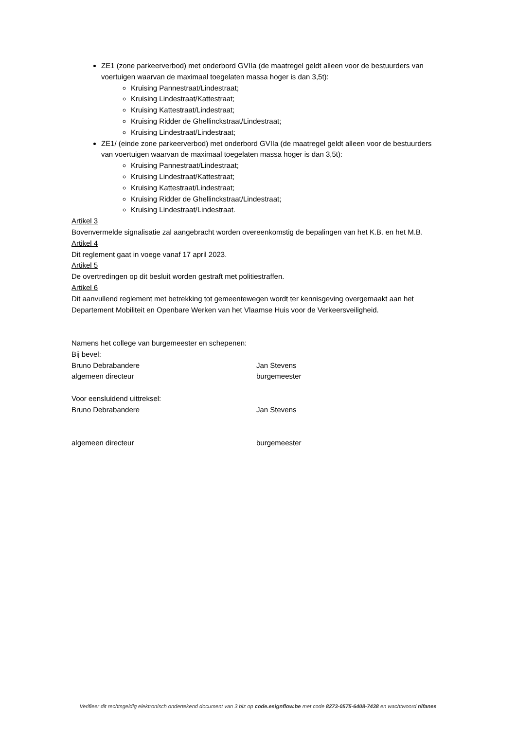ZE1 (zone parkeerverbod) met onderbord GVIIa (de maatregel geldt alleen voor de bestuurders van voertuigen waarvan de maximaal toegelaten massa hoger is dan 3,5t):
Kruising Pannestraat/Lindestraat;
Kruising Lindestraat/Kattestraat;
Kruising Kattestraat/Lindestraat;
Kruising Ridder de Ghellinckstraat/Lindestraat;
Kruising Lindestraat/Lindestraat;
ZE1/ (einde zone parkeerverbod) met onderbord GVIIa (de maatregel geldt alleen voor de bestuurders van voertuigen waarvan de maximaal toegelaten massa hoger is dan 3,5t):
Kruising Pannestraat/Lindestraat;
Kruising Lindestraat/Kattestraat;
Kruising Kattestraat/Lindestraat;
Kruising Ridder de Ghellinckstraat/Lindestraat;
Kruising Lindestraat/Lindestraat.
Artikel 3
Bovenvermelde signalisatie zal aangebracht worden overeenkomstig de bepalingen van het K.B. en het M.B.
Artikel 4
Dit reglement gaat in voege vanaf 17 april 2023.
Artikel 5
De overtredingen op dit besluit worden gestraft met politiestraffen.
Artikel 6
Dit aanvullend reglement met betrekking tot gemeentewegen wordt ter kennisgeving overgemaakt aan het Departement Mobiliteit en Openbare Werken van het Vlaamse Huis voor de Verkeersveiligheid.
Namens het college van burgemeester en schepenen:
Bij bevel:
Bruno Debrabandere Jan Stevens
algemeen directeur burgemeester
Voor eensluidend uittreksel:
Bruno Debrabandere Jan Stevens
algemeen directeur burgemeester
Verifieer dit rechtsgeldig elektronisch ondertekend document van 3 blz op code.esignflow.be met code 8273-0575-6408-7438 en wachtwoord nifanes